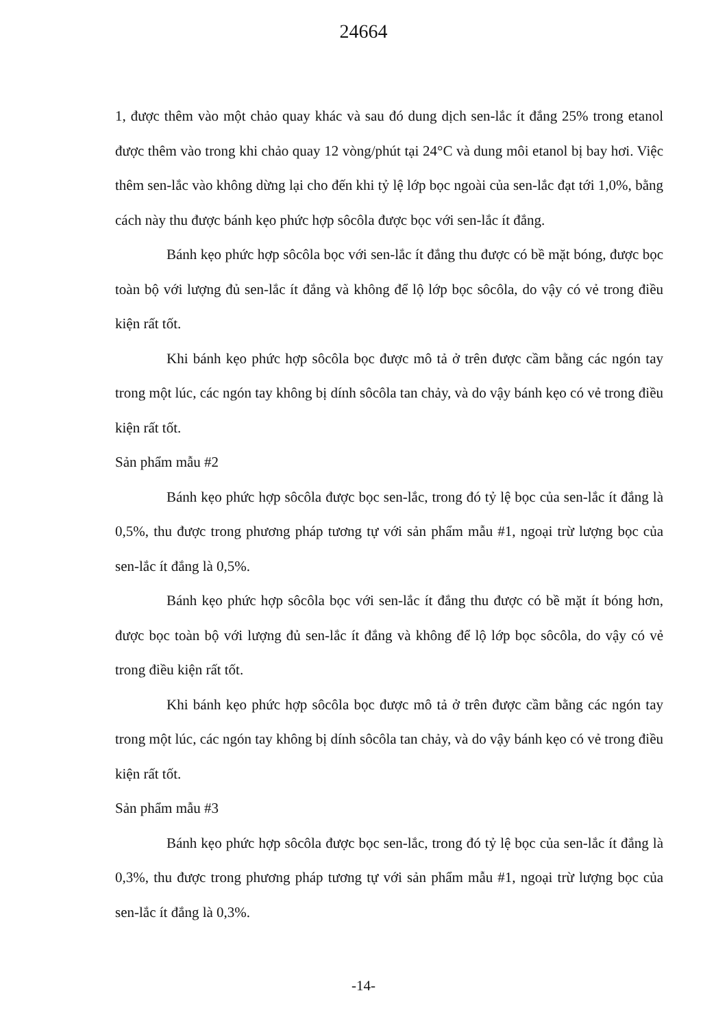24664
1, được thêm vào một chảo quay khác và sau đó dung dịch sen-lắc ít đắng 25% trong etanol được thêm vào trong khi chảo quay 12 vòng/phút tại 24°C và dung môi etanol bị bay hơi. Việc thêm sen-lắc vào không dừng lại cho đến khi tỷ lệ lớp bọc ngoài của sen-lắc đạt tới 1,0%, bằng cách này thu được bánh kẹo phức hợp sôcôla được bọc với sen-lắc ít đắng.
Bánh kẹo phức hợp sôcôla bọc với sen-lắc ít đắng thu được có bề mặt bóng, được bọc toàn bộ với lượng đủ sen-lắc ít đắng và không để lộ lớp bọc sôcôla, do vậy có vẻ trong điều kiện rất tốt.
Khi bánh kẹo phức hợp sôcôla bọc được mô tả ở trên được cầm bằng các ngón tay trong một lúc, các ngón tay không bị dính sôcôla tan chảy, và do vậy bánh kẹo có vẻ trong điều kiện rất tốt.
Sản phẩm mẫu #2
Bánh kẹo phức hợp sôcôla được bọc sen-lắc, trong đó tỷ lệ bọc của sen-lắc ít đắng là 0,5%, thu được trong phương pháp tương tự với sản phẩm mẫu #1, ngoại trừ lượng bọc của sen-lắc ít đắng là 0,5%.
Bánh kẹo phức hợp sôcôla bọc với sen-lắc ít đắng thu được có bề mặt ít bóng hơn, được bọc toàn bộ với lượng đủ sen-lắc ít đắng và không để lộ lớp bọc sôcôla, do vậy có vẻ trong điều kiện rất tốt.
Khi bánh kẹo phức hợp sôcôla bọc được mô tả ở trên được cầm bằng các ngón tay trong một lúc, các ngón tay không bị dính sôcôla tan chảy, và do vậy bánh kẹo có vẻ trong điều kiện rất tốt.
Sản phẩm mẫu #3
Bánh kẹo phức hợp sôcôla được bọc sen-lắc, trong đó tỷ lệ bọc của sen-lắc ít đắng là 0,3%, thu được trong phương pháp tương tự với sản phẩm mẫu #1, ngoại trừ lượng bọc của sen-lắc ít đắng là 0,3%.
-14-